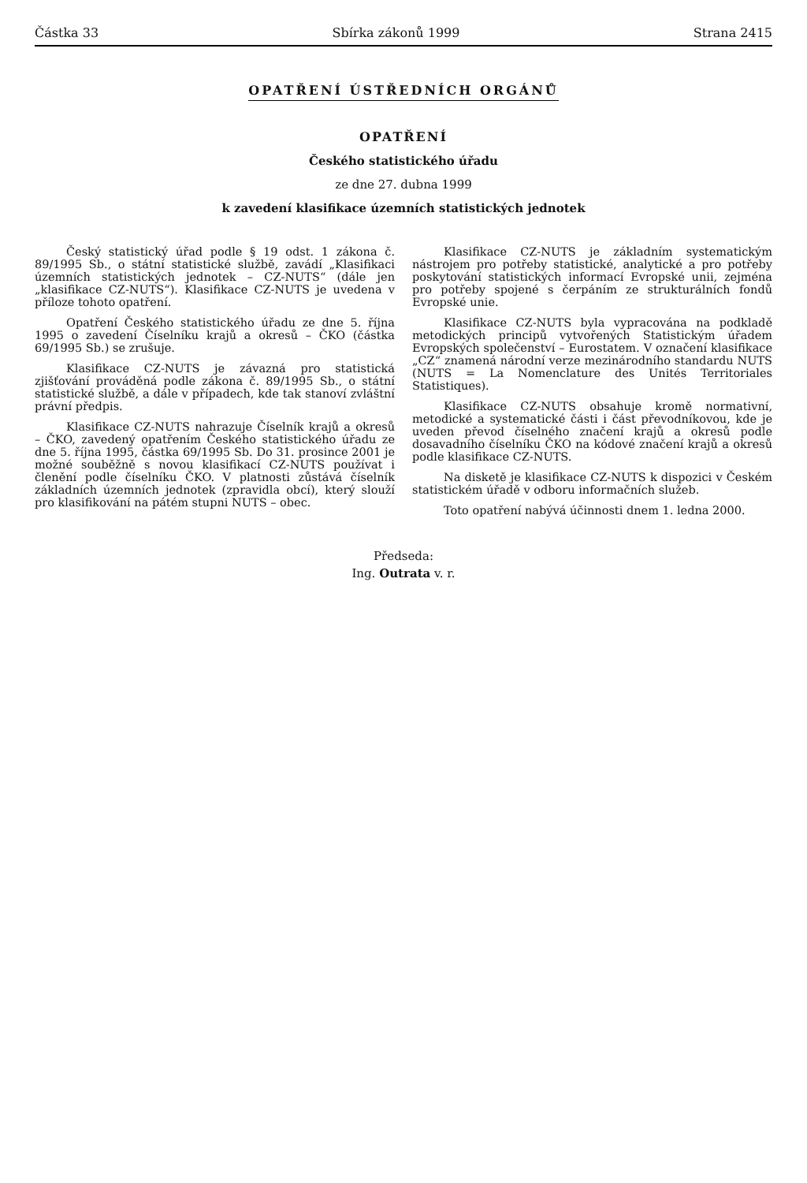Částka 33 Sbírka zákonů 1999 Strana 2415
OPATŘENÍ ÚSTŘEDNÍCH ORGÁNŮ
OPATŘENÍ
Českého statistického úřadu
ze dne 27. dubna 1999
k zavedení klasifikace územních statistických jednotek
Český statistický úřad podle § 19 odst. 1 zákona č. 89/1995 Sb., o státní statistické službě, zavádí „Klasifikaci územních statistických jednotek – CZ-NUTS“ (dále jen „klasifikace CZ-NUTS“). Klasifikace CZ-NUTS je uvedena v příloze tohoto opatření.
Opatření Českého statistického úřadu ze dne 5. října 1995 o zavedení Číselníku krajů a okresů – ČKO (částka 69/1995 Sb.) se zrušuje.
Klasifikace CZ-NUTS je závazná pro statistická zjišťování prováděná podle zákona č. 89/1995 Sb., o státní statistické službě, a dále v případech, kde tak stanoví zvláštní právní předpis.
Klasifikace CZ-NUTS nahrazuje Číselník krajů a okresů – ČKO, zavedený opatřením Českého statistického úřadu ze dne 5. října 1995, částka 69/1995 Sb. Do 31. prosince 2001 je možné souběžně s novou klasifikací CZ-NUTS používat i členění podle číselníku ČKO. V platnosti zůstává číselník základních územních jednotek (zpravidla obcí), který slouží pro klasifikování na pátém stupni NUTS – obec.
Klasifikace CZ-NUTS je základním systematickým nástrojem pro potřeby statistické, analytické a pro potřeby poskytování statistických informací Evropské unii, zejména pro potřeby spojené s čerpáním ze strukturálních fondů Evropské unie.
Klasifikace CZ-NUTS byla vypracována na podkladě metodických principů vytvořených Statistickým úřadem Evropských společenství – Eurostatem. V označení klasifikace „CZ“ znamená národní verze mezinárodního standardu NUTS (NUTS = La Nomenclature des Unités Territoriales Statistiques).
Klasifikace CZ-NUTS obsahuje kromě normativní, metodické a systematické části i část převodníkovou, kde je uveden převod číselného značení krajů a okresů podle dosavadního číselníku ČKO na kódové značení krajů a okresů podle klasifikace CZ-NUTS.
Na disketě je klasifikace CZ-NUTS k dispozici v Českém statistickém úřadě v odboru informačních služeb.
Toto opatření nabývá účinnosti dnem 1. ledna 2000.
Předseda:
Ing. Outrata v. r.